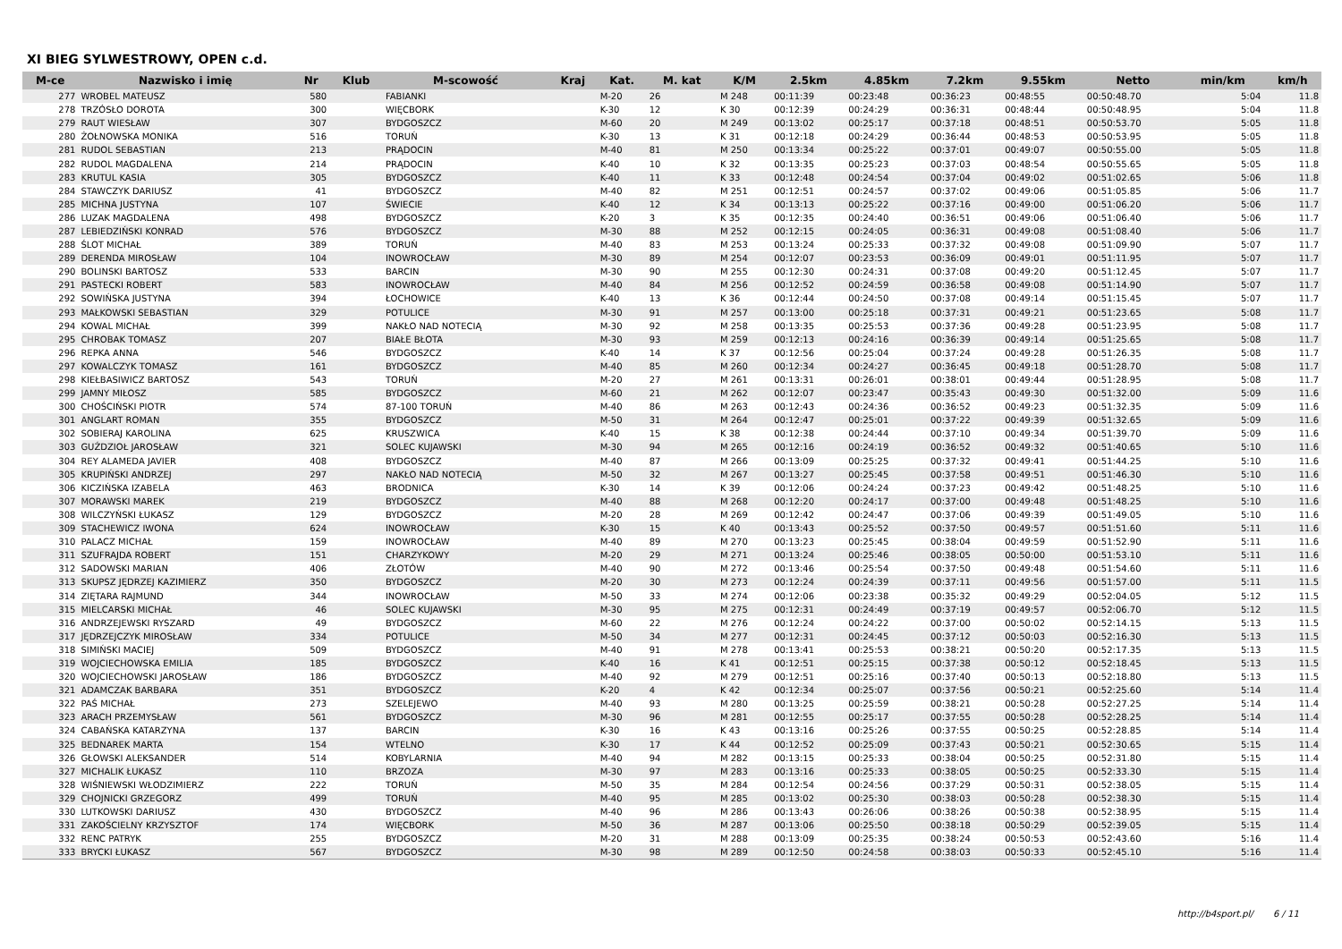XI BIEG SYLWESTROWY, OPEN c.d.
| M-ce | Nazwisko i imię | Nr | Klub | M-scowość | Kraj | Kat. | M. kat | K/M | 2.5km | 4.85km | 7.2km | 9.55km | Netto | min/km | km/h |
| --- | --- | --- | --- | --- | --- | --- | --- | --- | --- | --- | --- | --- | --- | --- | --- |
| 277 | WROBEL MATEUSZ | 580 | | FABIANKI | | M-20 | 26 | M 248 | 00:11:39 | 00:23:48 | 00:36:23 | 00:48:55 | 00:50:48.70 | 5:04 | 11.8 |
| 278 | TRZÓSŁO DOROTA | 300 | | WIĘCBORK | | K-30 | 12 | K 30 | 00:12:39 | 00:24:29 | 00:36:31 | 00:48:44 | 00:50:48.95 | 5:04 | 11.8 |
| 279 | RAUT WIESŁAW | 307 | | BYDGOSZCZ | | M-60 | 20 | M 249 | 00:13:02 | 00:25:17 | 00:37:18 | 00:48:51 | 00:50:53.70 | 5:05 | 11.8 |
| 280 | ŻOŁNOWSKA MONIKA | 516 | | TORUŃ | | K-30 | 13 | K 31 | 00:12:18 | 00:24:29 | 00:36:44 | 00:48:53 | 00:50:53.95 | 5:05 | 11.8 |
| 281 | RUDOL SEBASTIAN | 213 | | PRĄDOCIN | | M-40 | 81 | M 250 | 00:13:34 | 00:25:22 | 00:37:01 | 00:49:07 | 00:50:55.00 | 5:05 | 11.8 |
| 282 | RUDOL MAGDALENA | 214 | | PRĄDOCIN | | K-40 | 10 | K 32 | 00:13:35 | 00:25:23 | 00:37:03 | 00:48:54 | 00:50:55.65 | 5:05 | 11.8 |
| 283 | KRUTUL KASIA | 305 | | BYDGOSZCZ | | K-40 | 11 | K 33 | 00:12:48 | 00:24:54 | 00:37:04 | 00:49:02 | 00:51:02.65 | 5:06 | 11.8 |
| 284 | STAWCZYK DARIUSZ | 41 | | BYDGOSZCZ | | M-40 | 82 | M 251 | 00:12:51 | 00:24:57 | 00:37:02 | 00:49:06 | 00:51:05.85 | 5:06 | 11.7 |
| 285 | MICHNA JUSTYNA | 107 | | ŚWIECIE | | K-40 | 12 | K 34 | 00:13:13 | 00:25:22 | 00:37:16 | 00:49:00 | 00:51:06.20 | 5:06 | 11.7 |
| 286 | LUZAK MAGDALENA | 498 | | BYDGOSZCZ | | K-20 | 3 | K 35 | 00:12:35 | 00:24:40 | 00:36:51 | 00:49:06 | 00:51:06.40 | 5:06 | 11.7 |
| 287 | LEBIEDZIŃSKI KONRAD | 576 | | BYDGOSZCZ | | M-30 | 88 | M 252 | 00:12:15 | 00:24:05 | 00:36:31 | 00:49:08 | 00:51:08.40 | 5:06 | 11.7 |
| 288 | ŚLOT MICHAŁ | 389 | | TORUŃ | | M-40 | 83 | M 253 | 00:13:24 | 00:25:33 | 00:37:32 | 00:49:08 | 00:51:09.90 | 5:07 | 11.7 |
| 289 | DERENDA MIROSŁAW | 104 | | INOWROCŁAW | | M-30 | 89 | M 254 | 00:12:07 | 00:23:53 | 00:36:09 | 00:49:01 | 00:51:11.95 | 5:07 | 11.7 |
| 290 | BOLINSKI BARTOSZ | 533 | | BARCIN | | M-30 | 90 | M 255 | 00:12:30 | 00:24:31 | 00:37:08 | 00:49:20 | 00:51:12.45 | 5:07 | 11.7 |
| 291 | PASTECKI ROBERT | 583 | | INOWROCŁAW | | M-40 | 84 | M 256 | 00:12:52 | 00:24:59 | 00:36:58 | 00:49:08 | 00:51:14.90 | 5:07 | 11.7 |
| 292 | SOWIŃSKA JUSTYNA | 394 | | ŁOCHOWICE | | K-40 | 13 | K 36 | 00:12:44 | 00:24:50 | 00:37:08 | 00:49:14 | 00:51:15.45 | 5:07 | 11.7 |
| 293 | MAŁKOWSKI SEBASTIAN | 329 | | POTULICE | | M-30 | 91 | M 257 | 00:13:00 | 00:25:18 | 00:37:31 | 00:49:21 | 00:51:23.65 | 5:08 | 11.7 |
| 294 | KOWAL MICHAŁ | 399 | | NAKŁO NAD NOTECIĄ | | M-30 | 92 | M 258 | 00:13:35 | 00:25:53 | 00:37:36 | 00:49:28 | 00:51:23.95 | 5:08 | 11.7 |
| 295 | CHROBAK TOMASZ | 207 | | BIAŁE BŁOTA | | M-30 | 93 | M 259 | 00:12:13 | 00:24:16 | 00:36:39 | 00:49:14 | 00:51:25.65 | 5:08 | 11.7 |
| 296 | REPKA ANNA | 546 | | BYDGOSZCZ | | K-40 | 14 | K 37 | 00:12:56 | 00:25:04 | 00:37:24 | 00:49:28 | 00:51:26.35 | 5:08 | 11.7 |
| 297 | KOWALCZYK TOMASZ | 161 | | BYDGOSZCZ | | M-40 | 85 | M 260 | 00:12:34 | 00:24:27 | 00:36:45 | 00:49:18 | 00:51:28.70 | 5:08 | 11.7 |
| 298 | KIEŁBASIWICZ BARTOSZ | 543 | | TORUŃ | | M-20 | 27 | M 261 | 00:13:31 | 00:26:01 | 00:38:01 | 00:49:44 | 00:51:28.95 | 5:08 | 11.7 |
| 299 | JAMNY MIŁOSZ | 585 | | BYDGOSZCZ | | M-60 | 21 | M 262 | 00:12:07 | 00:23:47 | 00:35:43 | 00:49:30 | 00:51:32.00 | 5:09 | 11.6 |
| 300 | CHOŚCIŃSKI PIOTR | 574 | | 87-100 TORUŃ | | M-40 | 86 | M 263 | 00:12:43 | 00:24:36 | 00:36:52 | 00:49:23 | 00:51:32.35 | 5:09 | 11.6 |
| 301 | ANGLART ROMAN | 355 | | BYDGOSZCZ | | M-50 | 31 | M 264 | 00:12:47 | 00:25:01 | 00:37:22 | 00:49:39 | 00:51:32.65 | 5:09 | 11.6 |
| 302 | SOBIERAJ KAROLINA | 625 | | KRUSZWICA | | K-40 | 15 | K 38 | 00:12:38 | 00:24:44 | 00:37:10 | 00:49:34 | 00:51:39.70 | 5:09 | 11.6 |
| 303 | GUŹDZIOŁ JAROSŁAW | 321 | | SOLEC KUJAWSKI | | M-30 | 94 | M 265 | 00:12:16 | 00:24:19 | 00:36:52 | 00:49:32 | 00:51:40.65 | 5:10 | 11.6 |
| 304 | REY ALAMEDA JAVIER | 408 | | BYDGOSZCZ | | M-40 | 87 | M 266 | 00:13:09 | 00:25:25 | 00:37:32 | 00:49:41 | 00:51:44.25 | 5:10 | 11.6 |
| 305 | KRUPIŃSKI ANDRZEJ | 297 | | NAKŁO NAD NOTECIĄ | | M-50 | 32 | M 267 | 00:13:27 | 00:25:45 | 00:37:58 | 00:49:51 | 00:51:46.30 | 5:10 | 11.6 |
| 306 | KICZIŃSKA IZABELA | 463 | | BRODNICA | | K-30 | 14 | K 39 | 00:12:06 | 00:24:24 | 00:37:23 | 00:49:42 | 00:51:48.25 | 5:10 | 11.6 |
| 307 | MORAWSKI MAREK | 219 | | BYDGOSZCZ | | M-40 | 88 | M 268 | 00:12:20 | 00:24:17 | 00:37:00 | 00:49:48 | 00:51:48.25 | 5:10 | 11.6 |
| 308 | WILCZYŃSKI ŁUKASZ | 129 | | BYDGOSZCZ | | M-20 | 28 | M 269 | 00:12:42 | 00:24:47 | 00:37:06 | 00:49:39 | 00:51:49.05 | 5:10 | 11.6 |
| 309 | STACHEWICZ IWONA | 624 | | INOWROCŁAW | | K-30 | 15 | K 40 | 00:13:43 | 00:25:52 | 00:37:50 | 00:49:57 | 00:51:51.60 | 5:11 | 11.6 |
| 310 | PALACZ MICHAŁ | 159 | | INOWROCŁAW | | M-40 | 89 | M 270 | 00:13:23 | 00:25:45 | 00:38:04 | 00:49:59 | 00:51:52.90 | 5:11 | 11.6 |
| 311 | SZUFRAJDA ROBERT | 151 | | CHARZYKOWY | | M-20 | 29 | M 271 | 00:13:24 | 00:25:46 | 00:38:05 | 00:50:00 | 00:51:53.10 | 5:11 | 11.6 |
| 312 | SADOWSKI MARIAN | 406 | | ZŁOTÓW | | M-40 | 90 | M 272 | 00:13:46 | 00:25:54 | 00:37:50 | 00:49:48 | 00:51:54.60 | 5:11 | 11.6 |
| 313 | SKUPSZ JĘDRZEJ KAZIMIERZ | 350 | | BYDGOSZCZ | | M-20 | 30 | M 273 | 00:12:24 | 00:24:39 | 00:37:11 | 00:49:56 | 00:51:57.00 | 5:11 | 11.5 |
| 314 | ZIĘTARA RAJMUND | 344 | | INOWROCŁAW | | M-50 | 33 | M 274 | 00:12:06 | 00:23:38 | 00:35:32 | 00:49:29 | 00:52:04.05 | 5:12 | 11.5 |
| 315 | MIELCARSKI MICHAŁ | 46 | | SOLEC KUJAWSKI | | M-30 | 95 | M 275 | 00:12:31 | 00:24:49 | 00:37:19 | 00:49:57 | 00:52:06.70 | 5:12 | 11.5 |
| 316 | ANDRZEJEWSKI RYSZARD | 49 | | BYDGOSZCZ | | M-60 | 22 | M 276 | 00:12:24 | 00:24:22 | 00:37:00 | 00:50:02 | 00:52:14.15 | 5:13 | 11.5 |
| 317 | JĘDRZEJCZYK MIROSŁAW | 334 | | POTULICE | | M-50 | 34 | M 277 | 00:12:31 | 00:24:45 | 00:37:12 | 00:50:03 | 00:52:16.30 | 5:13 | 11.5 |
| 318 | SIMIŃSKI MACIEJ | 509 | | BYDGOSZCZ | | M-40 | 91 | M 278 | 00:13:41 | 00:25:53 | 00:38:21 | 00:50:20 | 00:52:17.35 | 5:13 | 11.5 |
| 319 | WOJCIECHOWSKA EMILIA | 185 | | BYDGOSZCZ | | K-40 | 16 | K 41 | 00:12:51 | 00:25:15 | 00:37:38 | 00:50:12 | 00:52:18.45 | 5:13 | 11.5 |
| 320 | WOJCIECHOWSKI JAROSŁAW | 186 | | BYDGOSZCZ | | M-40 | 92 | M 279 | 00:12:51 | 00:25:16 | 00:37:40 | 00:50:13 | 00:52:18.80 | 5:13 | 11.5 |
| 321 | ADAMCZAK BARBARA | 351 | | BYDGOSZCZ | | K-20 | 4 | K 42 | 00:12:34 | 00:25:07 | 00:37:56 | 00:50:21 | 00:52:25.60 | 5:14 | 11.4 |
| 322 | PAŚ MICHAŁ | 273 | | SZELEJEWO | | M-40 | 93 | M 280 | 00:13:25 | 00:25:59 | 00:38:21 | 00:50:28 | 00:52:27.25 | 5:14 | 11.4 |
| 323 | ARACH PRZEMYSŁAW | 561 | | BYDGOSZCZ | | M-30 | 96 | M 281 | 00:12:55 | 00:25:17 | 00:37:55 | 00:50:28 | 00:52:28.25 | 5:14 | 11.4 |
| 324 | CABAŃSKA KATARZYNA | 137 | | BARCIN | | K-30 | 16 | K 43 | 00:13:16 | 00:25:26 | 00:37:55 | 00:50:25 | 00:52:28.85 | 5:14 | 11.4 |
| 325 | BEDNAREK MARTA | 154 | | WTELNO | | K-30 | 17 | K 44 | 00:12:52 | 00:25:09 | 00:37:43 | 00:50:21 | 00:52:30.65 | 5:15 | 11.4 |
| 326 | GŁOWSKI ALEKSANDER | 514 | | KOBYLARNIA | | M-40 | 94 | M 282 | 00:13:15 | 00:25:33 | 00:38:04 | 00:50:25 | 00:52:31.80 | 5:15 | 11.4 |
| 327 | MICHALIK ŁUKASZ | 110 | | BRZOZA | | M-30 | 97 | M 283 | 00:13:16 | 00:25:33 | 00:38:05 | 00:50:25 | 00:52:33.30 | 5:15 | 11.4 |
| 328 | WIŚNIEWSKI WŁODZIMIERZ | 222 | | TORUŃ | | M-50 | 35 | M 284 | 00:12:54 | 00:24:56 | 00:37:29 | 00:50:31 | 00:52:38.05 | 5:15 | 11.4 |
| 329 | CHOJNICKI GRZEGORZ | 499 | | TORUŃ | | M-40 | 95 | M 285 | 00:13:02 | 00:25:30 | 00:38:03 | 00:50:28 | 00:52:38.30 | 5:15 | 11.4 |
| 330 | LUTKOWSKI DARIUSZ | 430 | | BYDGOSZCZ | | M-40 | 96 | M 286 | 00:13:43 | 00:26:06 | 00:38:26 | 00:50:38 | 00:52:38.95 | 5:15 | 11.4 |
| 331 | ZAKOŚCIELNY KRZYSZTOF | 174 | | WIĘCBORK | | M-50 | 36 | M 287 | 00:13:06 | 00:25:50 | 00:38:18 | 00:50:29 | 00:52:39.05 | 5:15 | 11.4 |
| 332 | RENC PATRYK | 255 | | BYDGOSZCZ | | M-20 | 31 | M 288 | 00:13:09 | 00:25:35 | 00:38:24 | 00:50:53 | 00:52:43.60 | 5:16 | 11.4 |
| 333 | BRYCKI ŁUKASZ | 567 | | BYDGOSZCZ | | M-30 | 98 | M 289 | 00:12:50 | 00:24:58 | 00:38:03 | 00:50:33 | 00:52:45.10 | 5:16 | 11.4 |
http://b4sport.pl/ 6 / 11